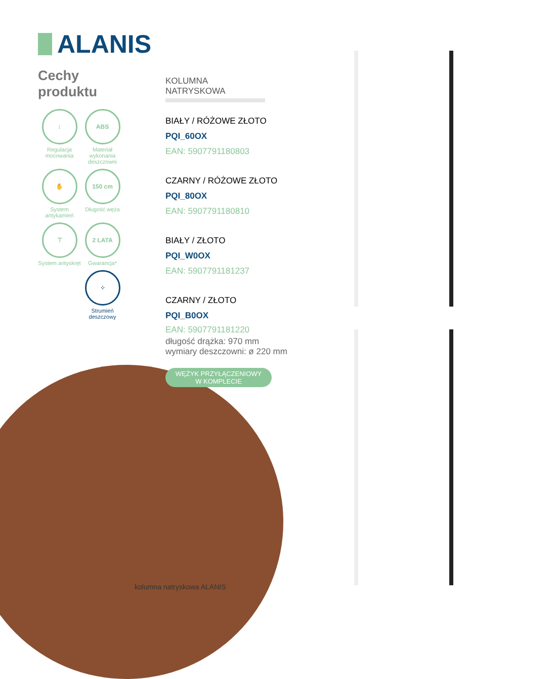ALANIS
Cechy
produktu
↕
Regulacja mocowania
ABS
Materiał wykonania deszczowni
✋
System antykamień
150 cm
Długość węża
⊤
System antyskręt
2 LATA
Gwarancja*
⁘
Strumień deszczowy
KOLUMNA NATRYSKOWA
BIAŁY / RÓŻOWE ZŁOTO
PQI_60OX
EAN: 5907791180803
CZARNY / RÓŻOWE ZŁOTO
PQI_80OX
EAN: 5907791180810
BIAŁY / ZŁOTO
PQI_W0OX
EAN: 5907791181237
CZARNY / ZŁOTO
PQI_B0OX
EAN: 5907791181220
długość drążka: 970 mm
wymiary deszczowni: ø 220 mm
WĘŻYK PRZYŁĄCZENIOWY
W KOMPLECIE
kolumna natryskowa ALANIS